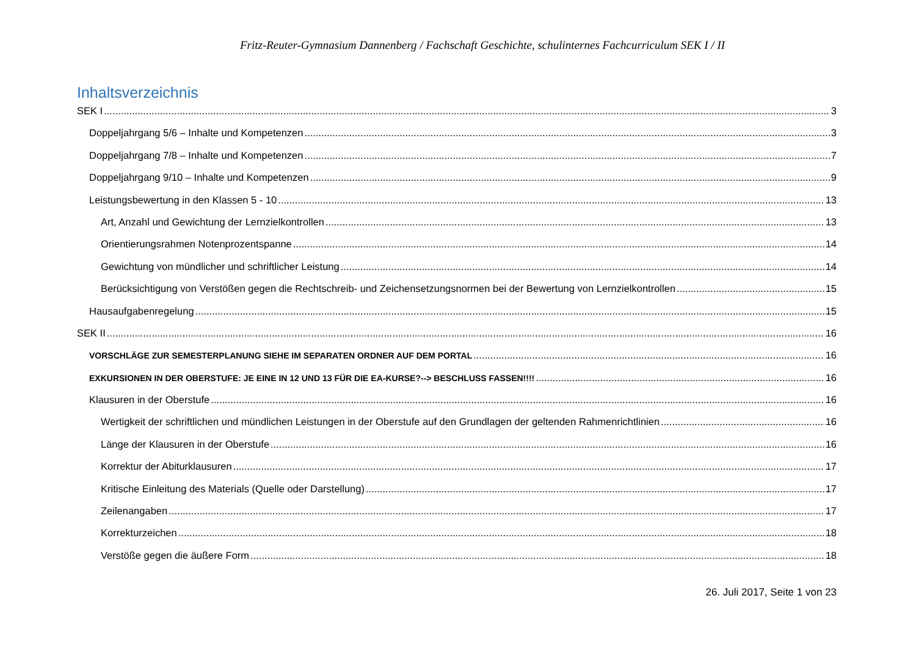Fritz-Reuter-Gymnasium Dannenberg / Fachschaft Geschichte, schulinternes Fachcurriculum SEK I / II
Inhaltsverzeichnis
SEK I 3
Doppeljahrgang 5/6 – Inhalte und Kompetenzen 3
Doppeljahrgang 7/8 – Inhalte und Kompetenzen 7
Doppeljahrgang 9/10 – Inhalte und Kompetenzen 9
Leistungsbewertung in den Klassen 5 - 10 13
Art, Anzahl und Gewichtung der Lernzielkontrollen 13
Orientierungsrahmen Notenprozentspanne 14
Gewichtung von mündlicher und schriftlicher Leistung 14
Berücksichtigung von Verstößen gegen die Rechtschreib- und Zeichensetzungsnormen bei der Bewertung von Lernzielkontrollen 15
Hausaufgabenregelung 15
SEK II 16
VORSCHLÄGE ZUR SEMESTERPLANUNG SIEHE IM SEPARATEN ORDNER AUF DEM PORTAL 16
EXKURSIONEN IN DER OBERSTUFE: JE EINE IN 12 UND 13 FÜR DIE EA-KURSE?--> BESCHLUSS FASSEN!!!! 16
Klausuren in der Oberstufe 16
Wertigkeit der schriftlichen und mündlichen Leistungen in der Oberstufe auf den Grundlagen der geltenden Rahmenrichtlinien 16
Länge der Klausuren in der Oberstufe 16
Korrektur der Abiturklausuren 17
Kritische Einleitung des Materials (Quelle oder Darstellung) 17
Zeilenangaben 17
Korrekturzeichen 18
Verstöße gegen die äußere Form 18
26. Juli 2017, Seite 1 von 23